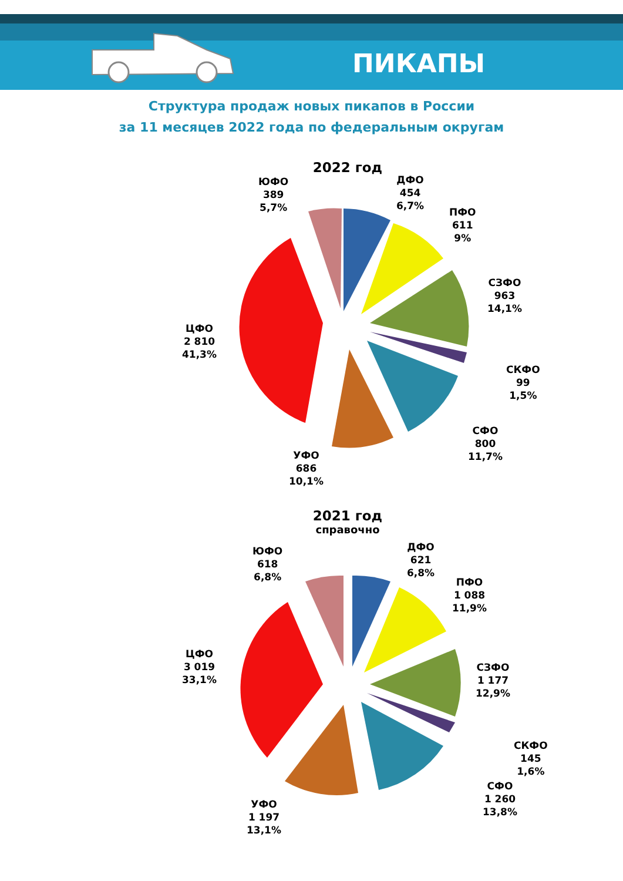ПИКАПЫ
Структура продаж новых пикапов в России
за 11 месяцев 2022 года по федеральным округам
2022 год
ЮФО
389
5,7%
ДФО
454
6,7%
ПФО
611
9%
СЗФО
963
14,1%
СКФО
99
1,5%
СФО
800
11,7%
УФО
686
10,1%
ЦФО
2 810
41,3%
2021 год
справочно
ЮФО
618
6,8%
ДФО
621
6,8%
ПФО
1 088
11,9%
СЗФО
1 177
12,9%
СКФО
145
1,6%
СФО
1 260
13,8%
УФО
1 197
13,1%
ЦФО
3 019
33,1%